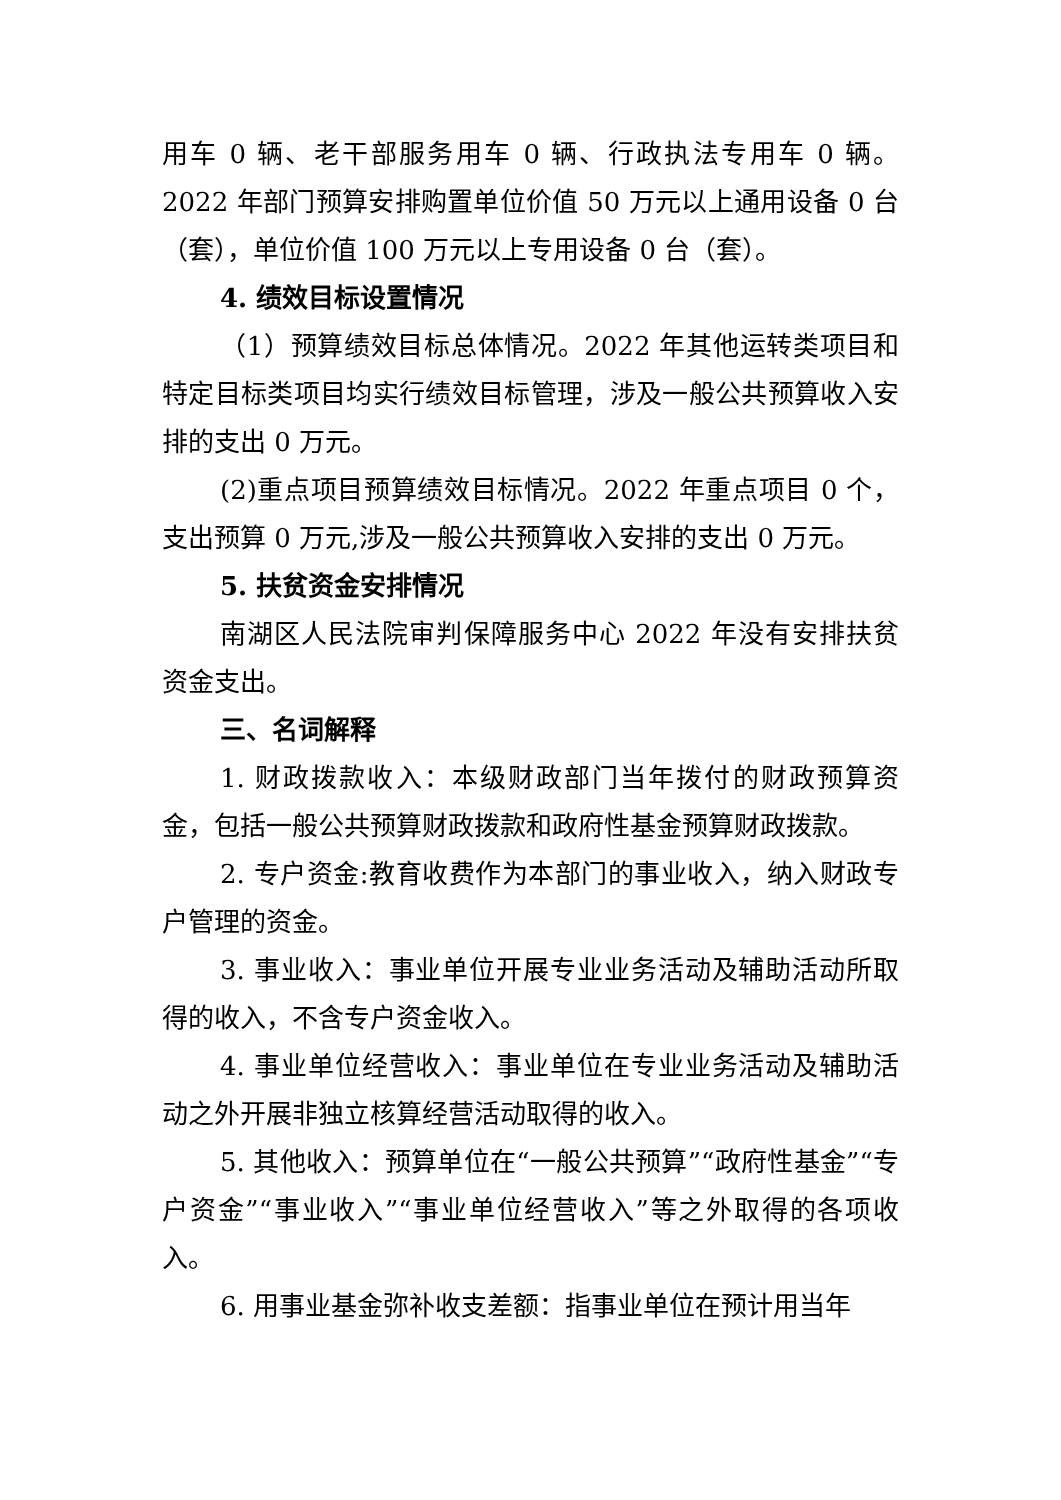用车 0 辆、老干部服务用车 0 辆、行政执法专用车 0 辆。2022 年部门预算安排购置单位价值 50 万元以上通用设备 0 台（套），单位价值 100 万元以上专用设备 0 台（套）。
4. 绩效目标设置情况
（1）预算绩效目标总体情况。2022 年其他运转类项目和特定目标类项目均实行绩效目标管理，涉及一般公共预算收入安排的支出 0 万元。
(2)重点项目预算绩效目标情况。2022 年重点项目 0 个，支出预算 0 万元,涉及一般公共预算收入安排的支出 0 万元。
5. 扶贫资金安排情况
南湖区人民法院审判保障服务中心 2022 年没有安排扶贫资金支出。
三、名词解释
1. 财政拨款收入：本级财政部门当年拨付的财政预算资金，包括一般公共预算财政拨款和政府性基金预算财政拨款。
2. 专户资金:教育收费作为本部门的事业收入，纳入财政专户管理的资金。
3. 事业收入：事业单位开展专业业务活动及辅助活动所取得的收入，不含专户资金收入。
4. 事业单位经营收入：事业单位在专业业务活动及辅助活动之外开展非独立核算经营活动取得的收入。
5. 其他收入：预算单位在“一般公共预算”“政府性基金”“专户资金”“事业收入”“事业单位经营收入”等之外取得的各项收入。
6. 用事业基金弥补收支差额：指事业单位在预计用当年